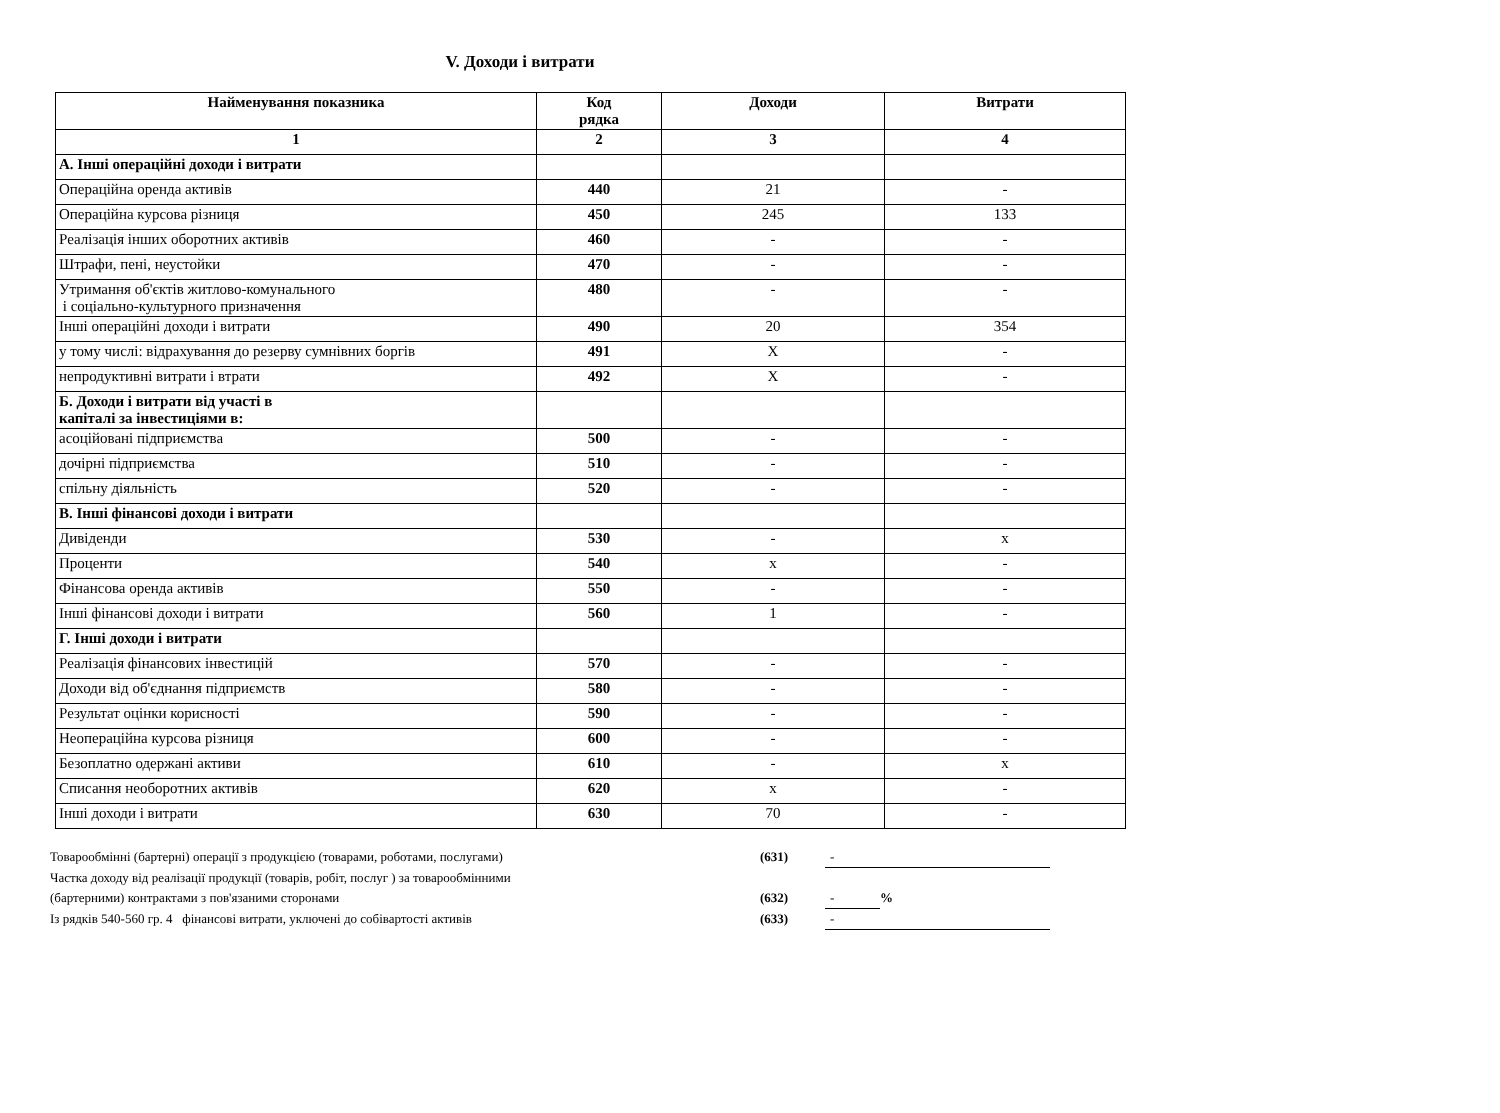V. Доходи і витрати
| Найменування показника | Код рядка | Доходи | Витрати |
| --- | --- | --- | --- |
| 1 | 2 | 3 | 4 |
| А. Інші операційні доходи і витрати | | | |
| Операційна оренда активів | 440 | 21 | - |
| Операційна курсова різниця | 450 | 245 | 133 |
| Реалізація інших оборотних активів | 460 | - | - |
| Штрафи, пені, неустойки | 470 | - | - |
| Утримання об'єктів житлово-комунального і соціально-культурного призначення | 480 | - | - |
| Інші операційні доходи і витрати | 490 | 20 | 354 |
| у тому числі: відрахування до резерву сумнівних боргів | 491 | X | - |
| непродуктивні витрати і втрати | 492 | X | - |
| Б. Доходи і витрати від участі в капіталі за інвестиціями в: | | | |
| асоційовані підприємства | 500 | - | - |
| дочірні підприємства | 510 | - | - |
| спільну діяльність | 520 | - | - |
| В. Інші фінансові доходи і витрати | | | |
| Дивіденди | 530 | - | x |
| Проценти | 540 | x | - |
| Фінансова оренда активів | 550 | - | - |
| Інші фінансові доходи і витрати | 560 | 1 | - |
| Г. Інші доходи і витрати | | | |
| Реалізація фінансових інвестицій | 570 | - | - |
| Доходи від об'єднання підприємств | 580 | - | - |
| Результат оцінки корисності | 590 | - | - |
| Неопераційна курсова різниця | 600 | - | - |
| Безоплатно одержані активи | 610 | - | x |
| Списання необоротних активів | 620 | x | - |
| Інші доходи і витрати | 630 | 70 | - |
Товарообмінні (бартерні) операції з продукцією (товарами, роботами, послугами) (631) -
Частка доходу від реалізації продукції (товарів, робіт, послуг ) за товарообмінними
(бартерними) контрактами з пов'язаними сторонами (632) -%
Із рядків 540-560 гр. 4 фінансові витрати, уключені до собівартості активів (633) -